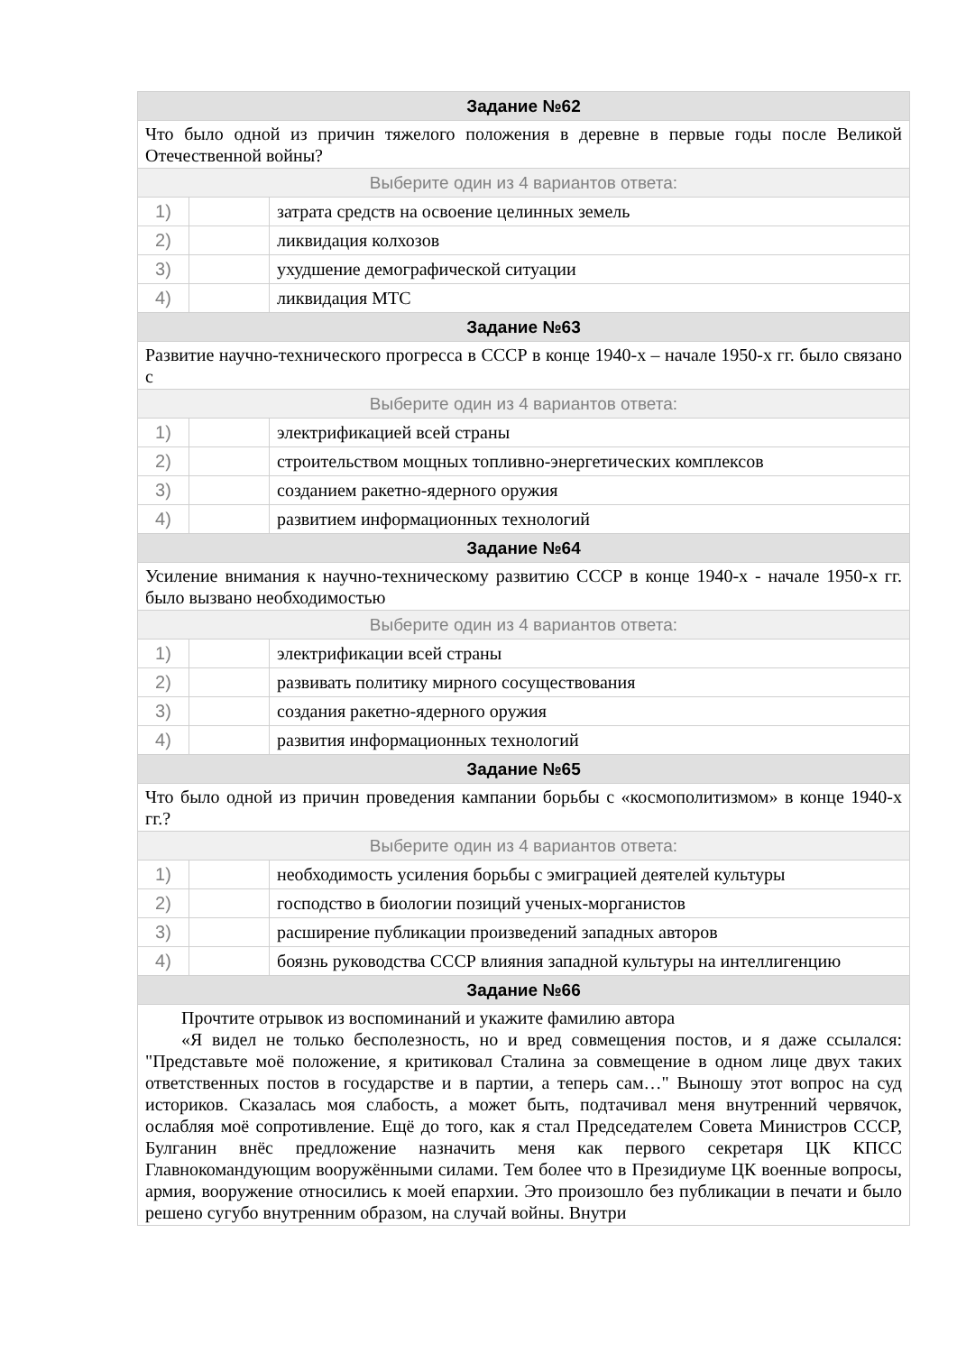| Задание №62 | | |
| --- | --- | --- |
| Что было одной из причин тяжелого положения в деревне в первые годы после Великой Отечественной войны? | | |
| Выберите один из 4 вариантов ответа: | | |
| 1) | | затрата средств на освоение целинных земель |
| 2) | | ликвидация колхозов |
| 3) | | ухудшение демографической ситуации |
| 4) | | ликвидация МТС |
| Задание №63 | | |
| Развитие научно-технического прогресса в СССР в конце 1940-х – начале 1950-х гг. было связано с | | |
| Выберите один из 4 вариантов ответа: | | |
| 1) | | электрификацией всей страны |
| 2) | | строительством мощных топливно-энергетических комплексов |
| 3) | | созданием ракетно-ядерного оружия |
| 4) | | развитием информационных технологий |
| Задание №64 | | |
| Усиление внимания к научно-техническому развитию СССР в конце 1940-х - начале 1950-х гг. было вызвано необходимостью | | |
| Выберите один из 4 вариантов ответа: | | |
| 1) | | электрификации всей страны |
| 2) | | развивать политику мирного сосуществования |
| 3) | | создания ракетно-ядерного оружия |
| 4) | | развития информационных технологий |
| Задание №65 | | |
| Что было одной из причин проведения кампании борьбы с «космополитизмом» в конце 1940-х гг.? | | |
| Выберите один из 4 вариантов ответа: | | |
| 1) | | необходимость усиления борьбы с эмиграцией деятелей культуры |
| 2) | | господство в биологии позиций ученых-морганистов |
| 3) | | расширение публикации произведений западных авторов |
| 4) | | боязнь руководства СССР влияния западной культуры на интеллигенцию |
| Задание №66 | | |
| Прочтите отрывок из воспоминаний и укажите фамилию автора «Я видел не только бесполезность, но и вред совмещения постов, и я даже ссылался: "Представьте моё положение, я критиковал Сталина за совмещение в одном лице двух таких ответственных постов в государстве и в партии, а теперь сам…" Выношу этот вопрос на суд историков. Сказалась моя слабость, а может быть, подтачивал меня внутренний червячок, ослабляя моё сопротивление. Ещё до того, как я стал Председателем Совета Министров СССР, Булганин внёс предложение назначить меня как первого секретаря ЦК КПСС Главнокомандующим вооружёнными силами. Тем более что в Президиуме ЦК военные вопросы, армия, вооружение относились к моей епархии. Это произошло без публикации в печати и было решено сугубо внутренним образом, на случай войны. Внутри | | |